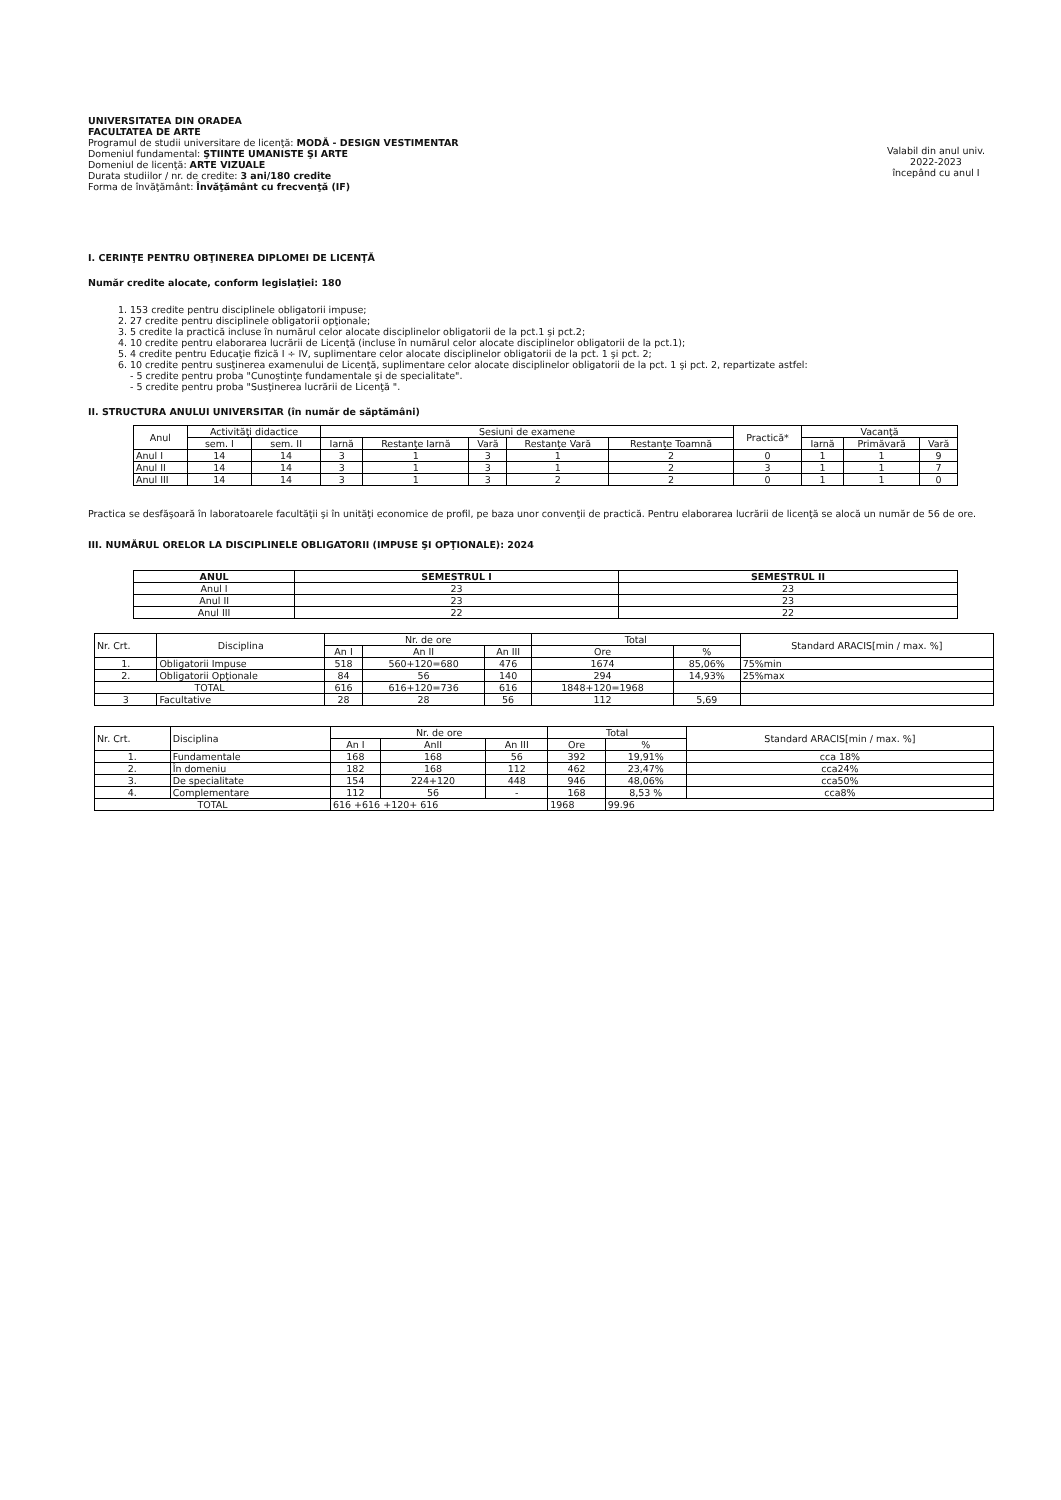UNIVERSITATEA DIN ORADEA
FACULTATEA DE ARTE
Programul de studii universitare de licenţă: MODĂ - DESIGN VESTIMENTAR
Domeniul fundamental: ŞTIINTE UMANISTE ŞI ARTE
Domeniul de licenţă: ARTE VIZUALE
Durata studiilor / nr. de credite: 3 ani/180 credite
Forma de învăţământ: Învăţământ cu frecvenţă (IF)
Valabil din anul univ.
2022-2023
începând cu anul I
I. CERINŢE PENTRU OBŢINEREA DIPLOMEI DE LICENŢĂ
Număr credite alocate, conform legislaţiei: 180
1. 153 credite pentru disciplinele obligatorii impuse;
2. 27 credite pentru disciplinele obligatorii opţionale;
3. 5 credite la practică incluse în numărul celor alocate disciplinelor obligatorii de la pct.1 şi pct.2;
4. 10 credite pentru elaborarea lucrării de Licenţă (incluse în numărul celor alocate disciplinelor obligatorii de la pct.1);
5. 4 credite pentru Educaţie fizică I ÷ IV, suplimentare celor alocate disciplinelor obligatorii de la pct. 1 şi pct. 2;
6. 10 credite pentru susţinerea examenului de Licenţă, suplimentare celor alocate disciplinelor obligatorii de la pct. 1 şi pct. 2, repartizate astfel:
- 5 credite pentru proba "Cunoştinţe fundamentale şi de specialitate".
- 5 credite pentru proba "Susţinerea lucrării de Licenţă ".
II. STRUCTURA ANULUI UNIVERSITAR (în număr de săptămâni)
| Anul | Activităţi didactice | | Sesiuni de examene | | | | | Practică* | Vacanţă | | |
| | sem. I | sem. II | Iarnă | Restanţe Iarnă | Vară | Restanţe Vară | Restanţe Toamnă | | Iarnă | Primăvară | Vară |
| Anul I | 14 | 14 | 3 | 1 | 3 | 1 | 2 | 0 | 1 | 1 | 9 |
| Anul II | 14 | 14 | 3 | 1 | 3 | 1 | 2 | 3 | 1 | 1 | 7 |
| Anul III | 14 | 14 | 3 | 1 | 3 | 2 | 2 | 0 | 1 | 1 | 0 |
Practica se desfăşoară în laboratoarele facultăţii şi în unităţi economice de profil, pe baza unor convenţii de practică. Pentru elaborarea lucrării de licenţă se alocă un număr de 56 de ore.
III. NUMĂRUL ORELOR LA DISCIPLINELE OBLIGATORII (IMPUSE ŞI OPŢIONALE): 2024
| ANUL | SEMESTRUL I | SEMESTRUL II |
| --- | --- | --- |
| Anul I | 23 | 23 |
| Anul II | 23 | 23 |
| Anul III | 22 | 22 |
| Nr. Crt. | Disciplina | Nr. de ore | | | Total | | Standard ARACIS[min / max. %] |
| | | An I | An II | An III | Ore | % | |
| 1. | Obligatorii Impuse | 518 | 560+120=680 | 476 | 1674 | 85,06% | 75%min |
| 2. | Obligatorii Opţionale | 84 | 56 | 140 | 294 | 14,93% | 25%max |
| TOTAL | | 616 | 616+120=736 | 616 | 1848+120=1968 | | |
| 3 | Facultative | 28 | 28 | 56 | 112 | 5,69 | |
| Nr. Crt. | Disciplina | Nr. de ore | | | Total | | Standard ARACIS[min / max. %] |
| | | An I | AnII | An III | Ore | % | |
| 1. | Fundamentale | 168 | 168 | 56 | 392 | 19,91% | cca 18% |
| 2. | În domeniu | 182 | 168 | 112 | 462 | 23,47% | cca24% |
| 3. | De specialitate | 154 | 224+120 | 448 | 946 | 48,06% | cca50% |
| 4. | Complementare | 112 | 56 | - | 168 | 8,53 % | cca8% |
| TOTAL | | 616 +616 +120+ 616 | | | 1968 | 99.96 | |